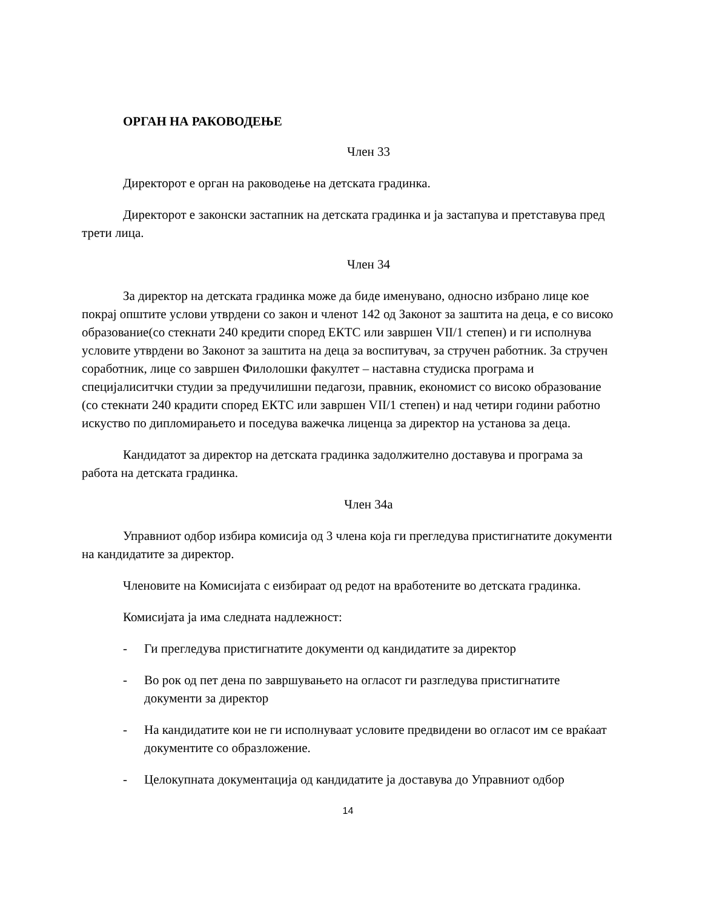ОРГАН НА РАКОВОДЕЊЕ
Член 33
Директорот е орган на раководење на детската градинка.
Директорот е законски застапник на детската градинка и ја застапува и претставува пред трети лица.
Член 34
За директор на детската градинка може да биде именувано, односно избрано лице кое покрај општите услови утврдени со закон и членот 142 од Законот за заштита на деца, е со високо образование(со стекнати 240 кредити според ЕКТС или завршен VII/1 степен) и ги исполнува условите утврдени во Законот за заштита на деца за воспитувач, за стручен работник. За стручен соработник, лице со завршен Филолошки факултет – наставна студиска програма и специјалиситчки студии за предучилишни педагози, правник, економист со високо образование (со стекнати 240 крадити според ЕКТС или завршен VII/1 степен) и над четири години работно искуство по дипломирањето и поседува важечка лиценца за директор на установа за деца.
Кандидатот за директор на детската градинка задолжително доставува и програма за работа на детската градинка.
Член 34а
Управниот одбор избира комисија од 3 члена која ги прегледува пристигнатите документи на кандидатите за директор.
Членовите на Комисијата с еизбираат од редот на вработените во детската градинка.
Комисијата ја има следната надлежност:
- Ги прегледува пристигнатите документи од кандидатите за директор
- Во рок од пет дена по завршувањето на огласот ги разгледува пристигнатите документи за директор
- На кандидатите кои не ги исполнуваат условите предвидени во огласот им се враќаат документите со образложение.
- Целокупната документација од кандидатите ја доставува до Управниот одбор
14